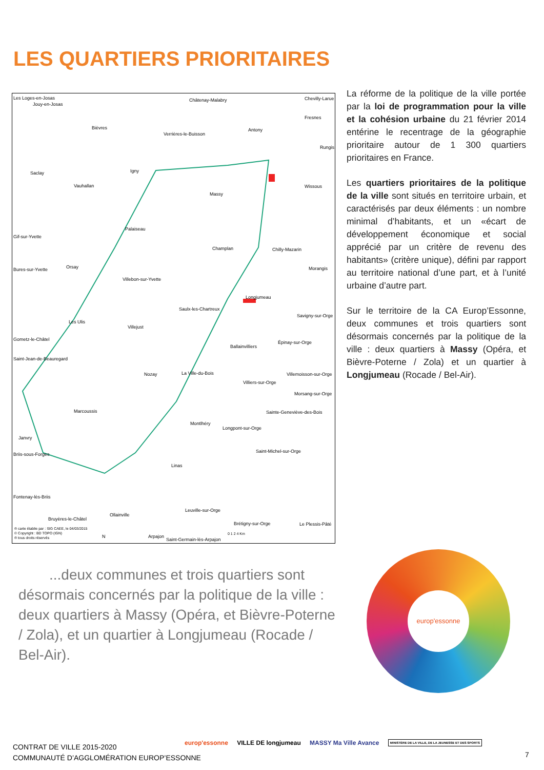LES QUARTIERS PRIORITAIRES
Les Loges-en-Josas
Jouy-en-Josas
Châtenay-Malabry Chevilly-Larue
Fresnes
Bièvres
Verrières-le-Buisson
Antony
Rungis
Saclay Igny
Vauhallan
Massy
Wissous
Palaiseau
Gif-sur-Yvette
Champlan Chilly-Mazarin
Orsay Bures-sur-Yvette Morangis
Villebon-sur-Yvette
Longjumeau
Saulx-les-Chartreux
Savigny-sur-Orge
Les Ulis
Villejust
Gometz-le-Châtel
Épinay-sur-Orge
Ballainvilliers
Saint-Jean-de-Beauregard
La Ville-du-Bois Nozay Villemoisson-sur-Orge
Villiers-sur-Orge
Morsang-sur-Orge
Marcoussis Sainte-Geneviève-des-Bois
Montlhéry
Longpont-sur-Orge
Janvry
Briis-sous-Forges
Saint-Michel-sur-Orge
Linas
Fontenay-lès-Briis
Leuville-sur-Orge
Ollainville
Bruyères-le-Châtel
Brétigny-sur-Orge Le Plessis-Pâté
® carte établie par : SIG CAEE, le 04/03/2015
© Copyright : BD TOPO (IGN)
® tous droits réservés N Arpajon
Saint-Germain-lès-Arpajon
0 1 2 4 Km
La réforme de la politique de la ville portée par la loi de programmation pour la ville et la cohésion urbaine du 21 février 2014 entérine le recentrage de la géographie prioritaire autour de 1 300 quartiers prioritaires en France.
Les quartiers prioritaires de la politique de la ville sont situés en territoire urbain, et caractérisés par deux éléments : un nombre minimal d’habitants, et un «écart de développement économique et social apprécié par un critère de revenu des habitants» (critère unique), défini par rapport au territoire national d’une part, et à l’unité urbaine d’autre part.
Sur le territoire de la CA Europ’Essonne, deux communes et trois quartiers sont désormais concernés par la politique de la ville : deux quartiers à Massy (Opéra, et Bièvre-Poterne / Zola) et un quartier à Longjumeau (Rocade / Bel-Air).
...deux communes et trois quartiers sont désormais concernés par la politique de la ville : deux quartiers à Massy (Opéra, et Bièvre-Poterne / Zola), et un quartier à Longjumeau (Rocade / Bel-Air).
europ'essonne
CONTRAT DE VILLE 2015-2020
COMMUNAUTÉ D’AGGLOMÉRATION EUROP’ESSONNE
europ'essonne VILLE DE longjumeau MASSY Ma Ville Avance MINISTÈRE DE LA VILLE, DE LA JEUNESSE ET DES SPORTS
7